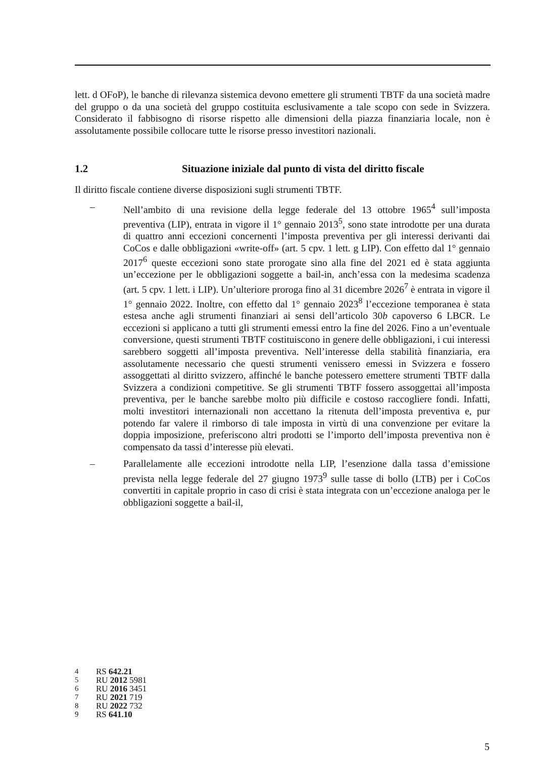lett. d OFoP), le banche di rilevanza sistemica devono emettere gli strumenti TBTF da una società madre del gruppo o da una società del gruppo costituita esclusivamente a tale scopo con sede in Svizzera. Considerato il fabbisogno di risorse rispetto alle dimensioni della piazza finanziaria locale, non è assolutamente possibile collocare tutte le risorse presso investitori nazionali.
1.2 Situazione iniziale dal punto di vista del diritto fiscale
Il diritto fiscale contiene diverse disposizioni sugli strumenti TBTF.
– Nell’ambito di una revisione della legge federale del 13 ottobre 1965<sup>4</sup> sull’imposta preventiva (LIP), entrata in vigore il 1° gennaio 2013<sup>5</sup>, sono state introdotte per una durata di quattro anni eccezioni concernenti l’imposta preventiva per gli interessi derivanti dai CoCos e dalle obbligazioni «write-off» (art. 5 cpv. 1 lett. g LIP). Con effetto dal 1° gennaio 2017<sup>6</sup> queste eccezioni sono state prorogate sino alla fine del 2021 ed è stata aggiunta un’eccezione per le obbligazioni soggette a bail-in, anch’essa con la medesima scadenza (art. 5 cpv. 1 lett. i LIP). Un’ulteriore proroga fino al 31 dicembre 2026<sup>7</sup> è entrata in vigore il 1° gennaio 2022. Inoltre, con effetto dal 1° gennaio 2023<sup>8</sup> l’eccezione temporanea è stata estesa anche agli strumenti finanziari ai sensi dell’articolo 30b capoverso 6 LBCR. Le eccezioni si applicano a tutti gli strumenti emessi entro la fine del 2026. Fino a un’eventuale conversione, questi strumenti TBTF costituiscono in genere delle obbligazioni, i cui interessi sarebbero soggetti all’imposta preventiva. Nell’interesse della stabilità finanziaria, era assolutamente necessario che questi strumenti venissero emessi in Svizzera e fossero assoggettati al diritto svizzero, affinché le banche potessero emettere strumenti TBTF dalla Svizzera a condizioni competitive. Se gli strumenti TBTF fossero assoggettai all’imposta preventiva, per le banche sarebbe molto più difficile e costoso raccogliere fondi. Infatti, molti investitori internazionali non accettano la ritenuta dell’imposta preventiva e, pur potendo far valere il rimborso di tale imposta in virtù di una convenzione per evitare la doppia imposizione, preferiscono altri prodotti se l’importo dell’imposta preventiva non è compensato da tassi d’interesse più elevati.
– Parallelamente alle eccezioni introdotte nella LIP, l’esenzione dalla tassa d’emissione prevista nella legge federale del 27 giugno 1973<sup>9</sup> sulle tasse di bollo (LTB) per i CoCos convertiti in capitale proprio in caso di crisi è stata integrata con un’eccezione analoga per le obbligazioni soggette a bail-il,
4 RS 642.21
5 RU 2012 5981
6 RU 2016 3451
7 RU 2021 719
8 RU 2022 732
9 RS 641.10
5